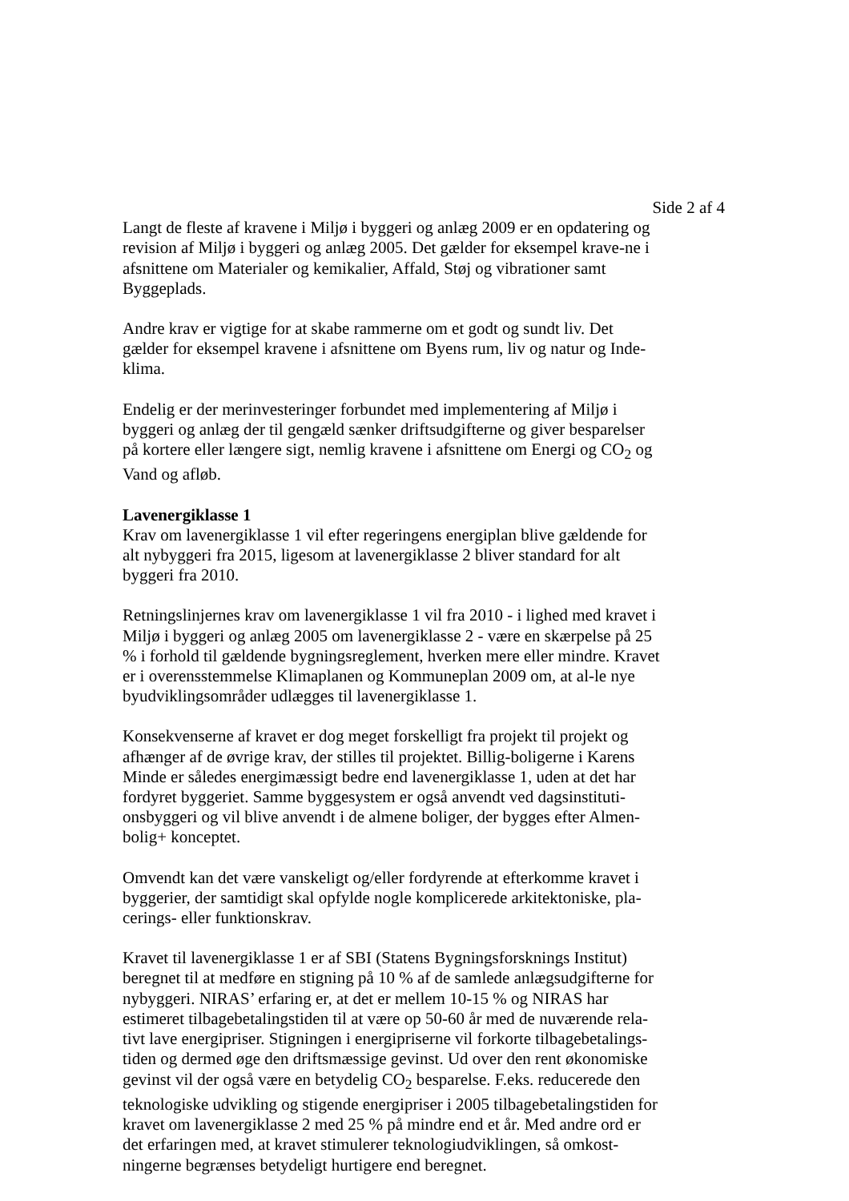Side 2 af 4
Langt de fleste af kravene i Miljø i byggeri og anlæg 2009 er en opdatering og revision af Miljø i byggeri og anlæg 2005. Det gælder for eksempel krave-ne i afsnittene om Materialer og kemikalier, Affald, Støj og vibrationer samt Byggeplads.
Andre krav er vigtige for at skabe rammerne om et godt og sundt liv. Det gælder for eksempel kravene i afsnittene om Byens rum, liv og natur og Inde-klima.
Endelig er der merinvesteringer forbundet med implementering af Miljø i byggeri og anlæg der til gengæld sænker driftsudgifterne og giver besparelser på kortere eller længere sigt, nemlig kravene i afsnittene om Energi og CO<sub>2</sub> og Vand og afløb.
Lavenergiklasse 1
Krav om lavenergiklasse 1 vil efter regeringens energiplan blive gældende for alt nybyggeri fra 2015, ligesom at lavenergiklasse 2 bliver standard for alt byggeri fra 2010.
Retningslinjernes krav om lavenergiklasse 1 vil fra 2010 - i lighed med kravet i Miljø i byggeri og anlæg 2005 om lavenergiklasse 2 - være en skærpelse på 25 % i forhold til gældende bygningsreglement, hverken mere eller mindre. Kravet er i overensstemmelse Klimaplanen og Kommuneplan 2009 om, at al-le nye byudviklingsområder udlægges til lavenergiklasse 1.
Konsekvenserne af kravet er dog meget forskelligt fra projekt til projekt og afhænger af de øvrige krav, der stilles til projektet. Billig-boligerne i Karens Minde er således energimæssigt bedre end lavenergiklasse 1, uden at det har fordyret byggeriet. Samme byggesystem er også anvendt ved dagsinstituti-onsbyggeri og vil blive anvendt i de almene boliger, der bygges efter Almen-bolig+ konceptet.
Omvendt kan det være vanskeligt og/eller fordyrende at efterkomme kravet i byggerier, der samtidigt skal opfylde nogle komplicerede arkitektoniske, pla-cerings- eller funktionskrav.
Kravet til lavenergiklasse 1 er af SBI (Statens Bygningsforsknings Institut) beregnet til at medføre en stigning på 10 % af de samlede anlægsudgifterne for nybyggeri. NIRAS’ erfaring er, at det er mellem 10-15 % og NIRAS har estimeret tilbagebetalingstiden til at være op 50-60 år med de nuværende rela-tivt lave energipriser. Stigningen i energipriserne vil forkorte tilbagebetalings-tiden og dermed øge den driftsmæssige gevinst. Ud over den rent økonomiske gevinst vil der også være en betydelig CO<sub>2</sub> besparelse. F.eks. reducerede den teknologiske udvikling og stigende energipriser i 2005 tilbagebetalingstiden for kravet om lavenergiklasse 2 med 25 % på mindre end et år. Med andre ord er det erfaringen med, at kravet stimulerer teknologiudviklingen, så omkost-ningerne begrænses betydeligt hurtigere end beregnet.